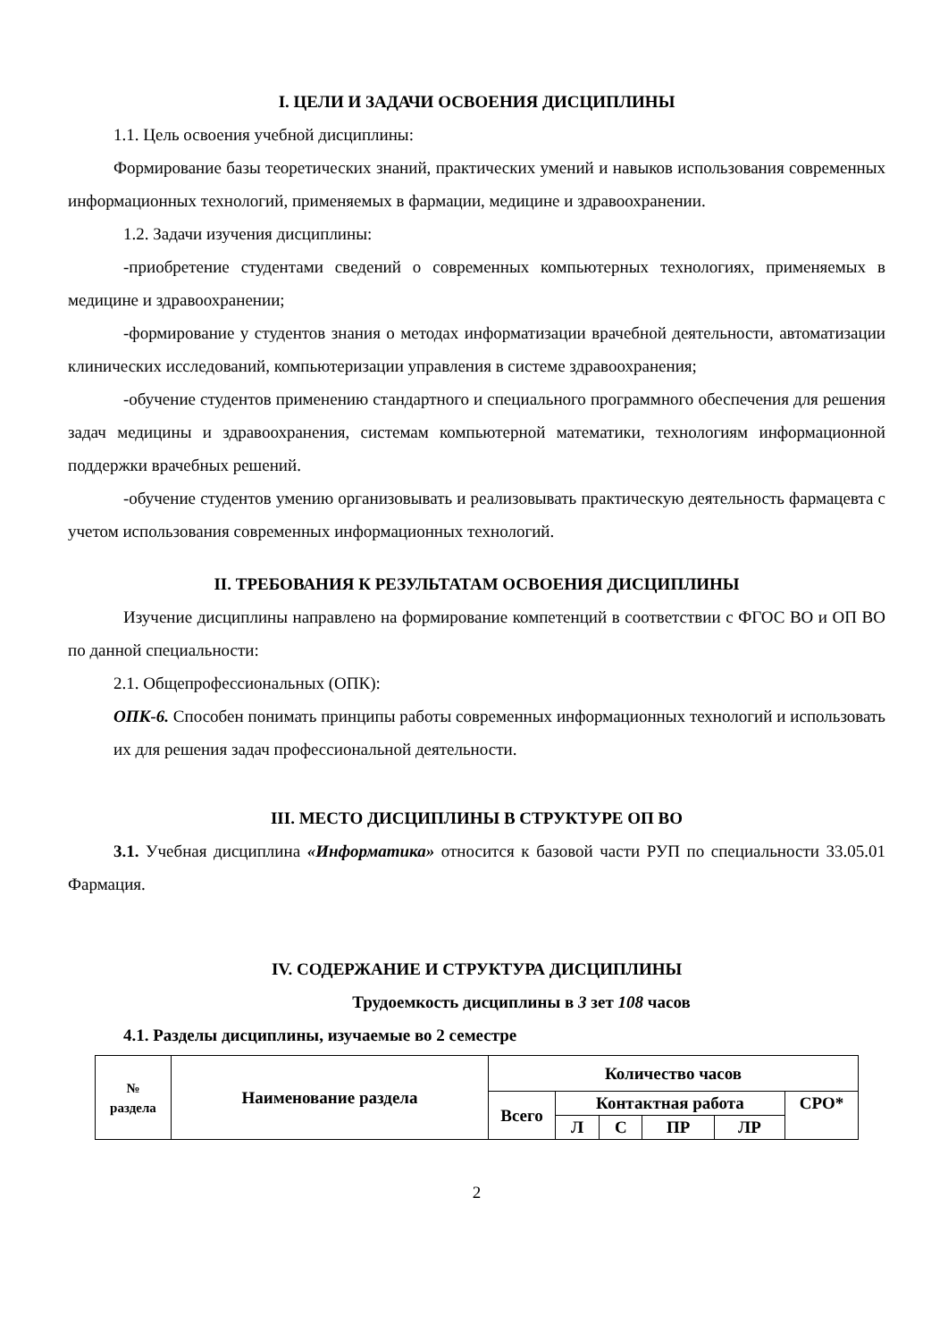I. ЦЕЛИ И ЗАДАЧИ ОСВОЕНИЯ ДИСЦИПЛИНЫ
1.1. Цель освоения учебной дисциплины:
Формирование базы теоретических знаний, практических умений и навыков использования современных информационных технологий, применяемых в фармации, медицине и здравоохранении.
1.2. Задачи изучения дисциплины:
-приобретение студентами сведений о современных компьютерных технологиях, применяемых в медицине и здравоохранении;
-формирование у студентов знания о методах информатизации врачебной деятельности, автоматизации клинических исследований, компьютеризации управления в системе здравоохранения;
-обучение студентов применению стандартного и специального программного обеспечения для решения задач медицины и здравоохранения, системам компьютерной математики, технологиям информационной поддержки врачебных решений.
-обучение студентов умению организовывать и реализовывать практическую деятельность фармацевта с учетом использования современных информационных технологий.
II. ТРЕБОВАНИЯ К РЕЗУЛЬТАТАМ ОСВОЕНИЯ ДИСЦИПЛИНЫ
Изучение дисциплины направлено на формирование компетенций в соответствии с ФГОС ВО и ОП ВО по данной специальности:
2.1. Общепрофессиональных (ОПК):
ОПК-6. Способен понимать принципы работы современных информационных технологий и использовать их для решения задач профессиональной деятельности.
III. МЕСТО ДИСЦИПЛИНЫ В СТРУКТУРЕ ОП ВО
3.1. Учебная дисциплина «Информатика» относится к базовой части РУП по специальности 33.05.01 Фармация.
IV. СОДЕРЖАНИЕ И СТРУКТУРА ДИСЦИПЛИНЫ
Трудоемкость дисциплины в 3 зет 108 часов
4.1. Разделы дисциплины, изучаемые во 2 семестре
| № раздела | Наименование раздела | Количество часов | | | | | |
| --- | --- | --- | --- | --- | --- | --- | --- |
| | | Всего | Контактная работа | | | | СРО* |
| | | | Л | С | ПР | ЛР | |
2